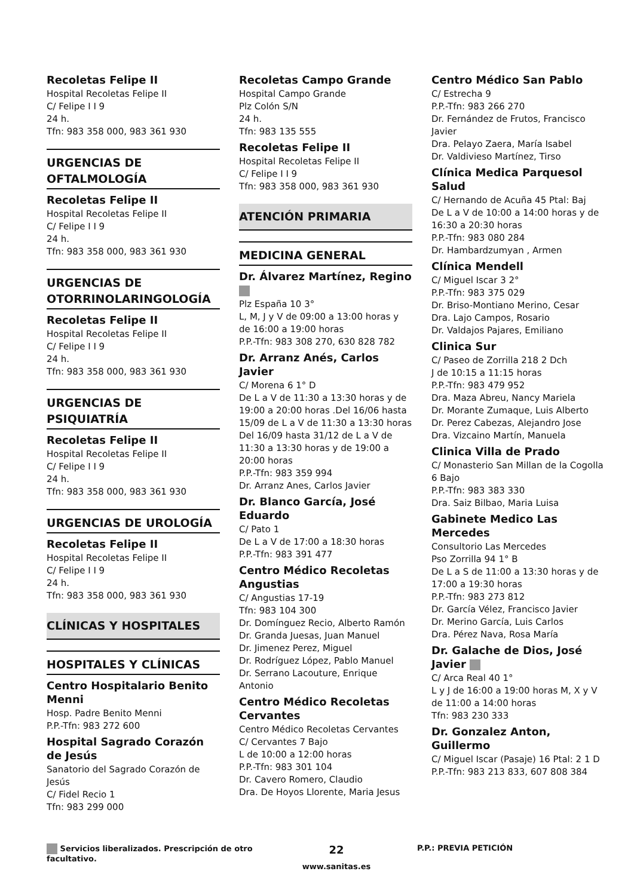Recoletas Felipe II
Hospital Recoletas Felipe II
C/ Felipe I I 9
24 h.
Tfn: 983 358 000, 983 361 930
URGENCIAS DE OFTALMOLOGÍA
Recoletas Felipe II
Hospital Recoletas Felipe II
C/ Felipe I I 9
24 h.
Tfn: 983 358 000, 983 361 930
URGENCIAS DE OTORRINOLARINGOLOGÍA
Recoletas Felipe II
Hospital Recoletas Felipe II
C/ Felipe I I 9
24 h.
Tfn: 983 358 000, 983 361 930
URGENCIAS DE PSIQUIATRÍA
Recoletas Felipe II
Hospital Recoletas Felipe II
C/ Felipe I I 9
24 h.
Tfn: 983 358 000, 983 361 930
URGENCIAS DE UROLOGÍA
Recoletas Felipe II
Hospital Recoletas Felipe II
C/ Felipe I I 9
24 h.
Tfn: 983 358 000, 983 361 930
CLÍNICAS Y HOSPITALES
HOSPITALES Y CLÍNICAS
Centro Hospitalario Benito Menni
Hosp. Padre Benito Menni
P.P.-Tfn: 983 272 600
Hospital Sagrado Corazón de Jesús
Sanatorio del Sagrado Corazón de Jesús
C/ Fidel Recio 1
Tfn: 983 299 000
Recoletas Campo Grande
Hospital Campo Grande
Plz Colón S/N
24 h.
Tfn: 983 135 555
Recoletas Felipe II
Hospital Recoletas Felipe II
C/ Felipe I I 9
Tfn: 983 358 000, 983 361 930
ATENCIÓN PRIMARIA
MEDICINA GENERAL
Dr. Álvarez Martínez, Regino
Plz España 10 3°
L, M, J y V de 09:00 a 13:00 horas y de 16:00 a 19:00 horas
P.P.-Tfn: 983 308 270, 630 828 782
Dr. Arranz Anés, Carlos Javier
C/ Morena 6 1° D
De L a V de 11:30 a 13:30 horas y de 19:00 a 20:00 horas .Del 16/06 hasta 15/09 de L a V de 11:30 a 13:30 horas Del 16/09 hasta 31/12 de L a V de 11:30 a 13:30 horas y de 19:00 a 20:00 horas
P.P.-Tfn: 983 359 994
Dr. Arranz Anes, Carlos Javier
Dr. Blanco García, José Eduardo
C/ Pato 1
De L a V de 17:00 a 18:30 horas
P.P.-Tfn: 983 391 477
Centro Médico Recoletas Angustias
C/ Angustias 17-19
Tfn: 983 104 300
Dr. Domínguez Recio, Alberto Ramón
Dr. Granda Juesas, Juan Manuel
Dr. Jimenez Perez, Miguel
Dr. Rodríguez López, Pablo Manuel
Dr. Serrano Lacouture, Enrique Antonio
Centro Médico Recoletas Cervantes
Centro Médico Recoletas Cervantes
C/ Cervantes 7 Bajo
L de 10:00 a 12:00 horas
P.P.-Tfn: 983 301 104
Dr. Cavero Romero, Claudio
Dra. De Hoyos Llorente, Maria Jesus
Centro Médico San Pablo
C/ Estrecha 9
P.P.-Tfn: 983 266 270
Dr. Fernández de Frutos, Francisco Javier
Dra. Pelayo Zaera, María Isabel
Dr. Valdivieso Martínez, Tirso
Clínica Medica Parquesol Salud
C/ Hernando de Acuña 45 Ptal: Baj
De L a V de 10:00 a 14:00 horas y de 16:30 a 20:30 horas
P.P.-Tfn: 983 080 284
Dr. Hambardzumyan , Armen
Clínica Mendell
C/ Miguel Iscar 3 2°
P.P.-Tfn: 983 375 029
Dr. Briso-Montiano Merino, Cesar
Dra. Lajo Campos, Rosario
Dr. Valdajos Pajares, Emiliano
Clinica Sur
C/ Paseo de Zorrilla 218 2 Dch
J de 10:15 a 11:15 horas
P.P.-Tfn: 983 479 952
Dra. Maza Abreu, Nancy Mariela
Dr. Morante Zumaque, Luis Alberto
Dr. Perez Cabezas, Alejandro Jose
Dra. Vizcaino Martín, Manuela
Clinica Villa de Prado
C/ Monasterio San Millan de la Cogolla 6 Bajo
P.P.-Tfn: 983 383 330
Dra. Saiz Bilbao, Maria Luisa
Gabinete Medico Las Mercedes
Consultorio Las Mercedes
Pso Zorrilla 94 1° B
De L a S de 11:00 a 13:30 horas y de 17:00 a 19:30 horas
P.P.-Tfn: 983 273 812
Dr. García Vélez, Francisco Javier
Dr. Merino García, Luis Carlos
Dra. Pérez Nava, Rosa María
Dr. Galache de Dios, José Javier
C/ Arca Real 40 1°
L y J de 16:00 a 19:00 horas M, X y V de 11:00 a 14:00 horas
Tfn: 983 230 333
Dr. Gonzalez Anton, Guillermo
C/ Miguel Iscar (Pasaje) 16 Ptal: 2 1 D
P.P.-Tfn: 983 213 833, 607 808 384
Servicios liberalizados. Prescripción de otro facultativo.
22
www.sanitas.es
P.P.: PREVIA PETICIÓN